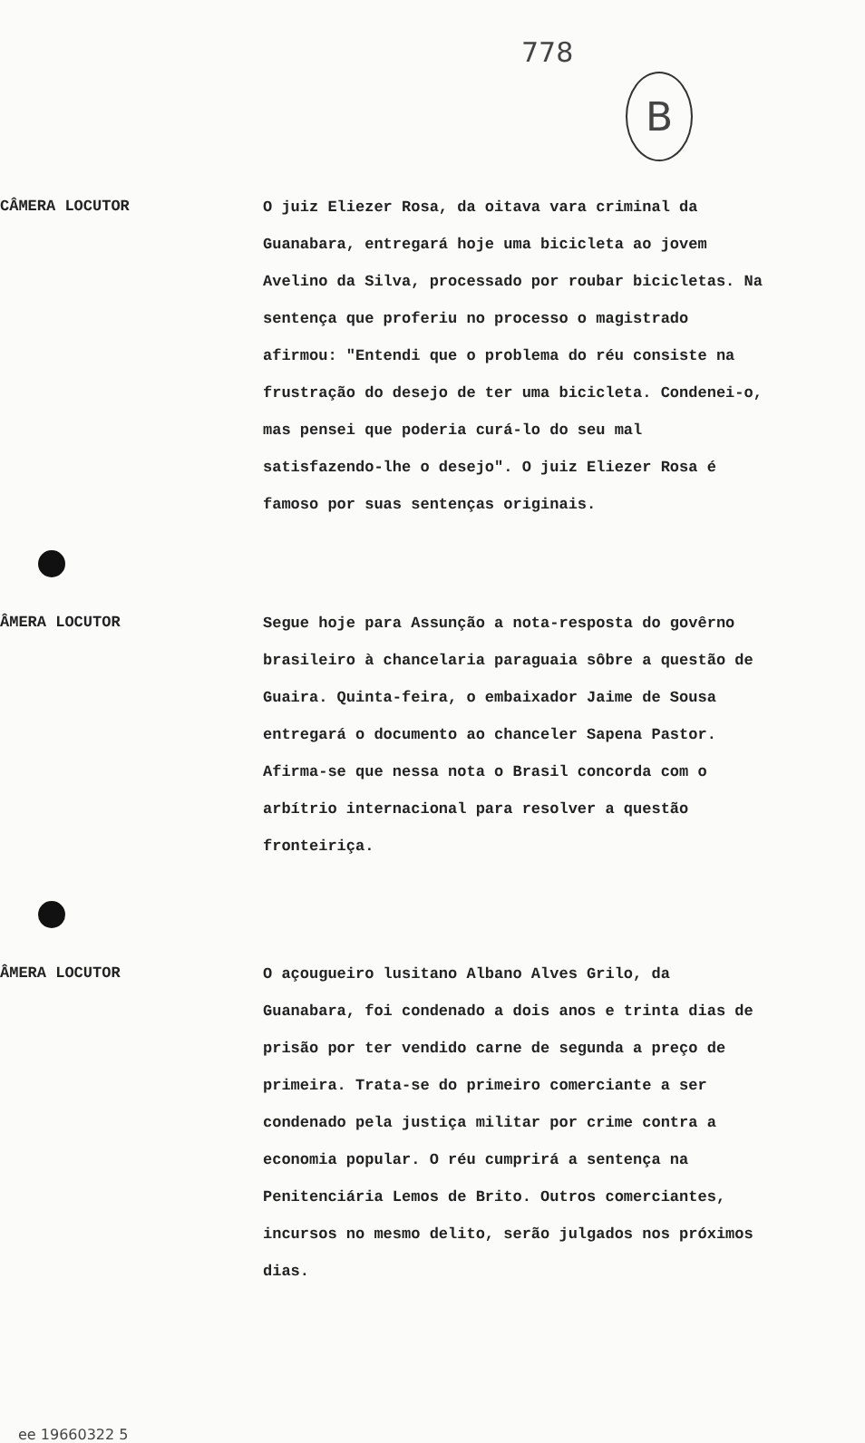778
B
CÂMERA LOCUTOR
O juiz Eliezer Rosa, da oitava vara criminal da Guanabara, entregará hoje uma bicicleta ao jovem Avelino da Silva, processado por roubar bicicletas. Na sentença que proferiu no processo o magistrado afirmou: "Entendi que o problema do réu consiste na frustração do desejo de ter uma bicicleta. Condenei-o, mas pensei que poderia curá-lo do seu mal satisfazendo-lhe o desejo". O juiz Eliezer Rosa é famoso por suas sentenças originais.
ÂMERA LOCUTOR
Segue hoje para Assunção a nota-resposta do govêrno brasileiro à chancelaria paraguaia sôbre a questão de Guaira. Quinta-feira, o embaixador Jaime de Sousa entregará o documento ao chanceler Sapena Pastor. Afirma-se que nessa nota o Brasil concorda com o arbítrio internacional para resolver a questão fronteiriça.
ÂMERA LOCUTOR
O açougueiro lusitano Albano Alves Grilo, da Guanabara, foi condenado a dois anos e trinta dias de prisão por ter vendido carne de segunda a preço de primeira. Trata-se do primeiro comerciante a ser condenado pela justiça militar por crime contra a economia popular. O réu cumprirá a sentença na Penitenciária Lemos de Brito. Outros comerciantes, incursos no mesmo delito, serão julgados nos próximos dias.
ee 19660322 5